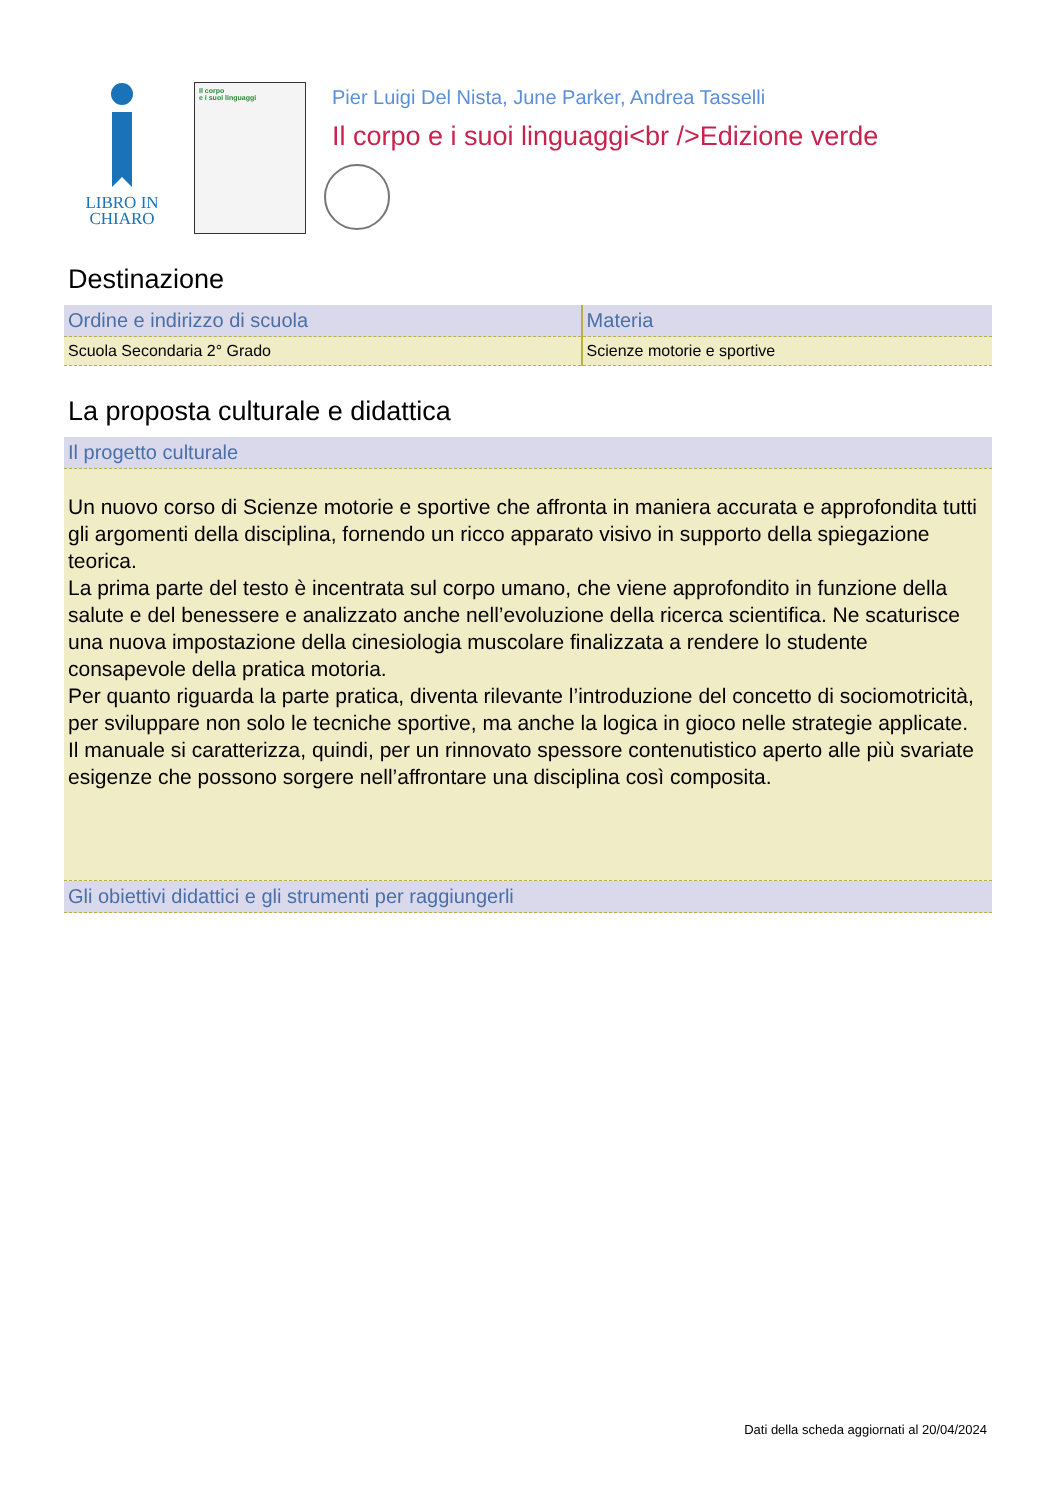LIBRO IN
CHIARO
Il corpo
e i suoi linguaggi
Pier Luigi Del Nista, June Parker, Andrea Tasselli
Il corpo e i suoi linguaggi<br />Edizione verde
Destinazione
| Ordine e indirizzo di scuola | Materia |
| --- | --- |
| Scuola Secondaria 2° Grado | Scienze motorie e sportive |
La proposta culturale e didattica
| Il progetto culturale |
| --- |
| Un nuovo corso di Scienze motorie e sportive che affronta in maniera accurata e approfondita tutti gli argomenti della disciplina, fornendo un ricco apparato visivo in supporto della spiegazione teorica. La prima parte del testo è incentrata sul corpo umano, che viene approfondito in funzione della salute e del benessere e analizzato anche nell’evoluzione della ricerca scientifica. Ne scaturisce una nuova impostazione della cinesiologia muscolare finalizzata a rendere lo studente consapevole della pratica motoria. Per quanto riguarda la parte pratica, diventa rilevante l’introduzione del concetto di sociomotricità, per sviluppare non solo le tecniche sportive, ma anche la logica in gioco nelle strategie applicate. Il manuale si caratterizza, quindi, per un rinnovato spessore contenutistico aperto alle più svariate esigenze che possono sorgere nell’affrontare una disciplina così composita. |
| Gli obiettivi didattici e gli strumenti per raggiungerli |
Dati della scheda aggiornati al 20/04/2024